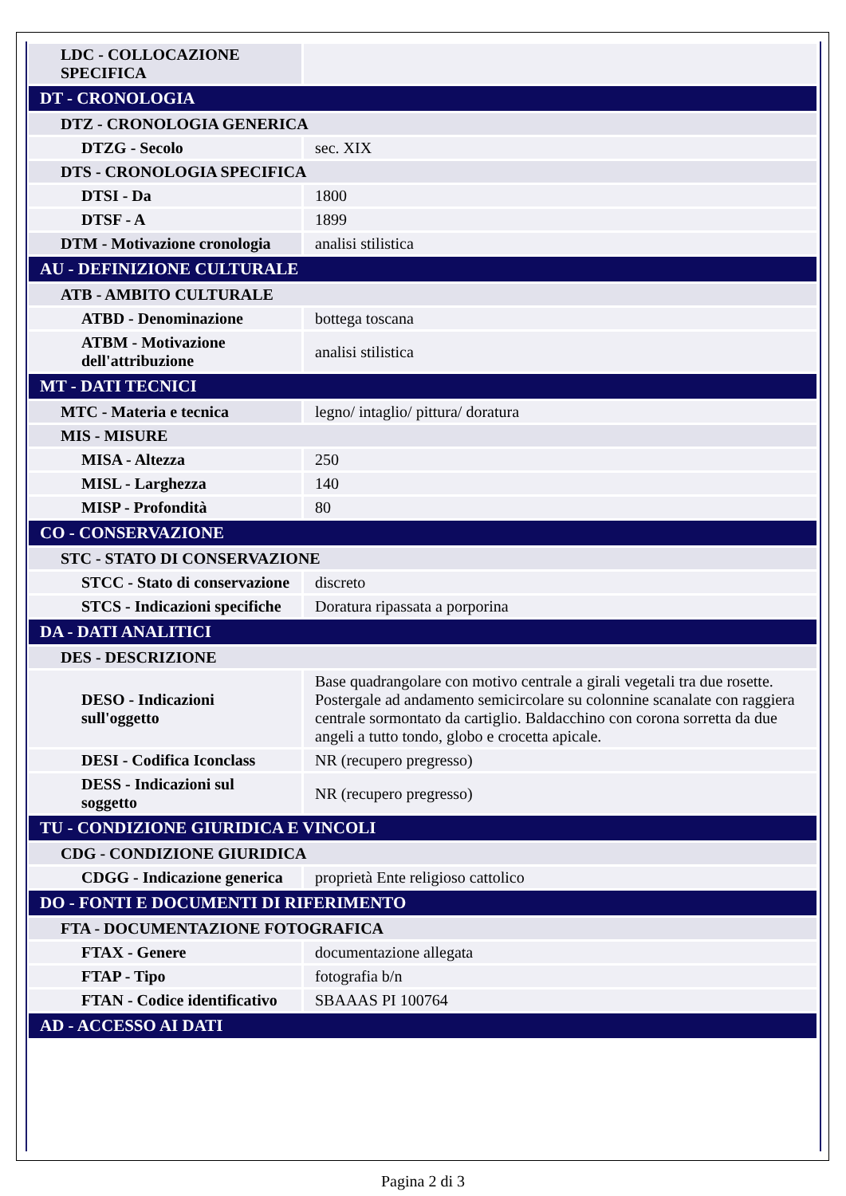| LDC - COLLOCAZIONE SPECIFICA | |
| DT - CRONOLOGIA | |
| DTZ - CRONOLOGIA GENERICA | |
| DTZG - Secolo | sec. XIX |
| DTS - CRONOLOGIA SPECIFICA | |
| DTSI - Da | 1800 |
| DTSF - A | 1899 |
| DTM - Motivazione cronologia | analisi stilistica |
| AU - DEFINIZIONE CULTURALE | |
| ATB - AMBITO CULTURALE | |
| ATBD - Denominazione | bottega toscana |
| ATBM - Motivazione dell'attribuzione | analisi stilistica |
| MT - DATI TECNICI | |
| MTC - Materia e tecnica | legno/ intaglio/ pittura/ doratura |
| MIS - MISURE | |
| MISA - Altezza | 250 |
| MISL - Larghezza | 140 |
| MISP - Profondità | 80 |
| CO - CONSERVAZIONE | |
| STC - STATO DI CONSERVAZIONE | |
| STCC - Stato di conservazione | discreto |
| STCS - Indicazioni specifiche | Doratura ripassata a porporina |
| DA - DATI ANALITICI | |
| DES - DESCRIZIONE | |
| DESO - Indicazioni sull'oggetto | Base quadrangolare con motivo centrale a girali vegetali tra due rosette. Postergale ad andamento semicircolare su colonnine scanalate con raggiera centrale sormontato da cartiglio. Baldacchino con corona sorretta da due angeli a tutto tondo, globo e crocetta apicale. |
| DESI - Codifica Iconclass | NR (recupero pregresso) |
| DESS - Indicazioni sul soggetto | NR (recupero pregresso) |
| TU - CONDIZIONE GIURIDICA E VINCOLI | |
| CDG - CONDIZIONE GIURIDICA | |
| CDGG - Indicazione generica | proprietà Ente religioso cattolico |
| DO - FONTI E DOCUMENTI DI RIFERIMENTO | |
| FTA - DOCUMENTAZIONE FOTOGRAFICA | |
| FTAX - Genere | documentazione allegata |
| FTAP - Tipo | fotografia b/n |
| FTAN - Codice identificativo | SBAAAS PI 100764 |
| AD - ACCESSO AI DATI | |
Pagina 2 di 3